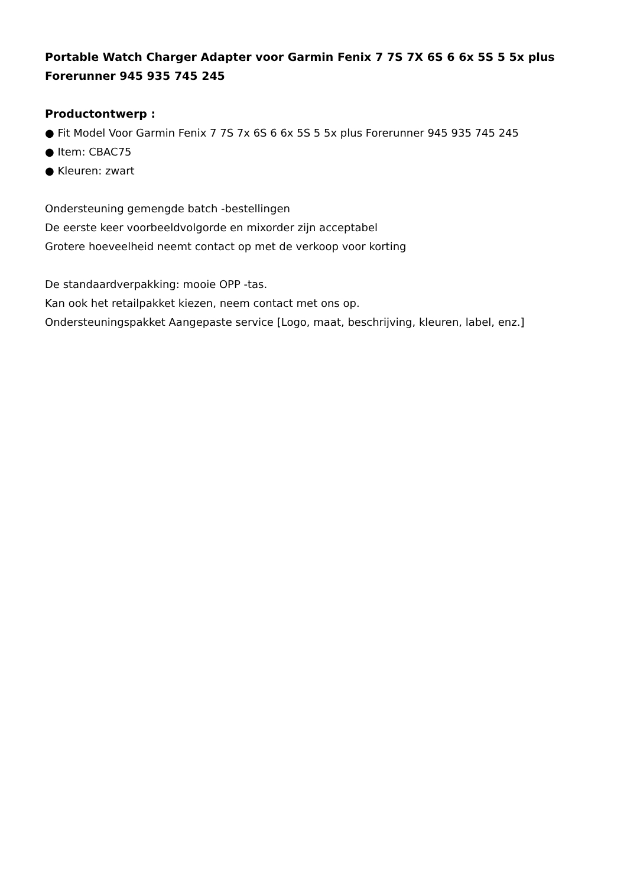Portable Watch Charger Adapter voor Garmin Fenix 7 7S 7X 6S 6 6x 5S 5 5x plus Forerunner 945 935 745 245
Productontwerp :
● Fit Model Voor Garmin Fenix 7 7S 7x 6S 6 6x 5S 5 5x plus Forerunner 945 935 745 245
● Item: CBAC75
● Kleuren: zwart
Ondersteuning gemengde batch -bestellingen
De eerste keer voorbeeldvolgorde en mixorder zijn acceptabel
Grotere hoeveelheid neemt contact op met de verkoop voor korting
De standaardverpakking: mooie OPP -tas.
Kan ook het retailpakket kiezen, neem contact met ons op.
Ondersteuningspakket Aangepaste service [Logo, maat, beschrijving, kleuren, label, enz.]